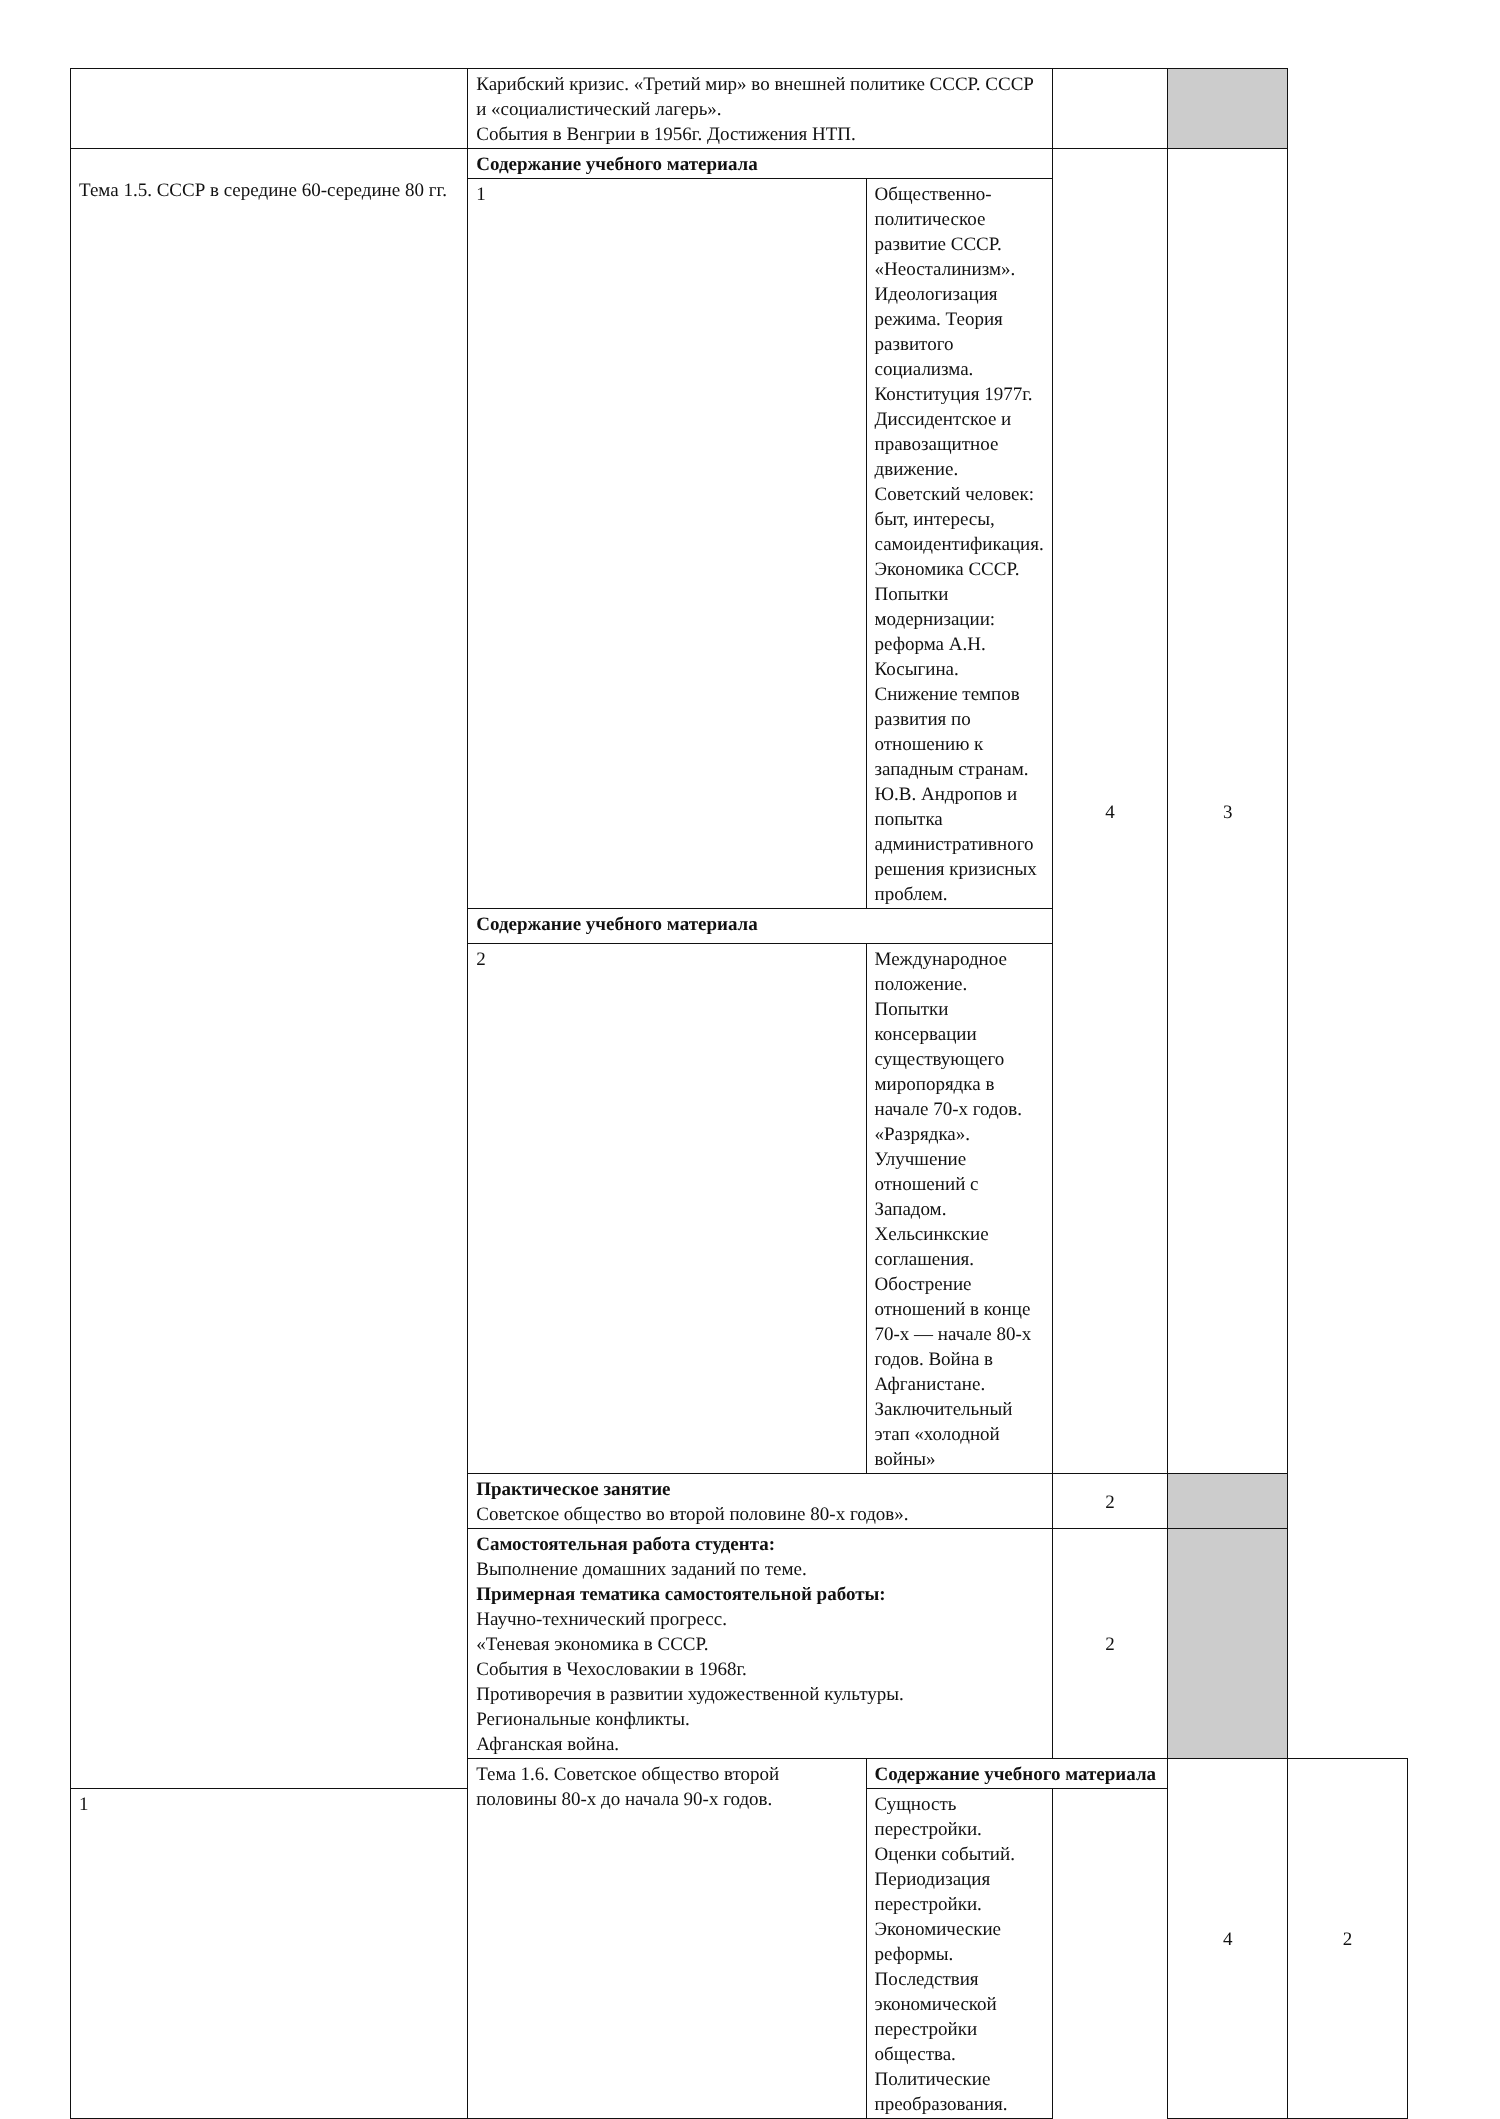| | Карибский кризис. «Третий мир» во внешней политике СССР. СССР и «социалистический лагерь». События в Венгрии в 1956г. Достижения НТП. | | | | |
| Тема 1.5. СССР в середине 60-середине 80 гг. | Содержание учебного материала | | 4 | 3 | |
| | 1 | Общественно-политическое развитие СССР. «Неосталинизм». Идеологизация режима. Теория развитого социализма. Конституция 1977г. Диссидентское и правозащитное движение. Советский человек: быт, интересы, самоидентификация. Экономика СССР. Попытки модернизации: реформа А.Н. Косыгина. Снижение темпов развития по отношению к западным странам. Ю.В. Андропов и попытка административного решения кризисных проблем. | | | |
| | Содержание учебного материала | | | | |
| | 2 | Международное положение. Попытки консервации существующего миропорядка в начале 70-х годов. «Разрядка». Улучшение отношений с Западом. Хельсинкские соглашения. Обострение отношений в конце 70-х — начале 80-х годов. Война в Афганистане. Заключительный этап «холодной войны» | | | |
| | Практическое занятие Советское общество во второй половине 80-х годов». | | 2 | | |
| | Самостоятельная работа студента: Выполнение домашних заданий по теме. Примерная тематика самостоятельной работы: Научно-технический прогресс. «Теневая экономика в СССР. События в Чехословакии в 1968г. Противоречия в развитии художественной культуры. Региональные конфликты. Афганская война. | | 2 | | |
| | Тема 1.6. Советское общество второй половины 80-х до начала 90-х годов. | Содержание учебного материала | | 4 | 2 |
| 1 | | Сущность перестройки. Оценки событий. Периодизация перестройки. Экономические реформы. Последствия экономической перестройки общества. Политические преобразования. | | | |